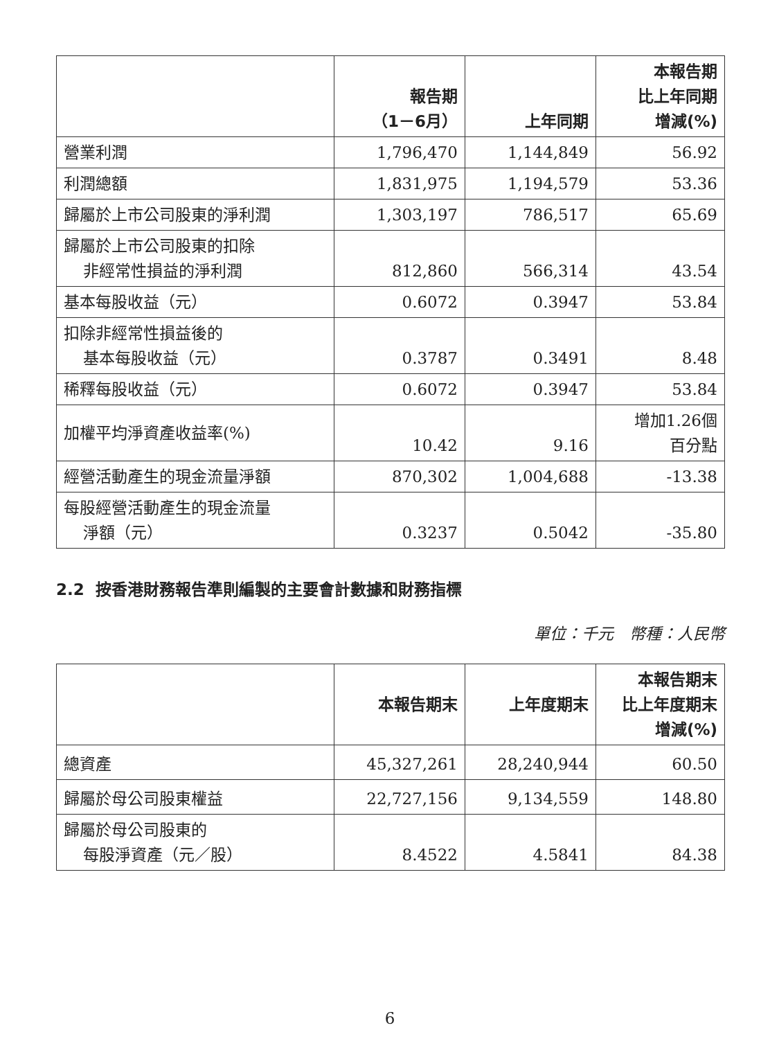| | 報告期 （1－6月） | 上年同期 | 本報告期 比上年同期 增減(%) |
| --- | --- | --- | --- |
| 營業利潤 | 1,796,470 | 1,144,849 | 56.92 |
| 利潤總額 | 1,831,975 | 1,194,579 | 53.36 |
| 歸屬於上市公司股東的淨利潤 | 1,303,197 | 786,517 | 65.69 |
| 歸屬於上市公司股東的扣除 非經常性損益的淨利潤 | 812,860 | 566,314 | 43.54 |
| 基本每股收益（元） | 0.6072 | 0.3947 | 53.84 |
| 扣除非經常性損益後的 基本每股收益（元） | 0.3787 | 0.3491 | 8.48 |
| 稀釋每股收益（元） | 0.6072 | 0.3947 | 53.84 |
| 加權平均淨資產收益率(%) | 10.42 | 9.16 | 增加1.26個 百分點 |
| 經營活動產生的現金流量淨額 | 870,302 | 1,004,688 | -13.38 |
| 每股經營活動產生的現金流量 淨額（元） | 0.3237 | 0.5042 | -35.80 |
2.2 按香港財務報告準則編製的主要會計數據和財務指標
單位：千元　幣種：人民幣
| | 本報告期末 | 上年度期末 | 本報告期末 比上年度期末 增減(%) |
| --- | --- | --- | --- |
| 總資產 | 45,327,261 | 28,240,944 | 60.50 |
| 歸屬於母公司股東權益 | 22,727,156 | 9,134,559 | 148.80 |
| 歸屬於母公司股東的 每股淨資產（元／股） | 8.4522 | 4.5841 | 84.38 |
6